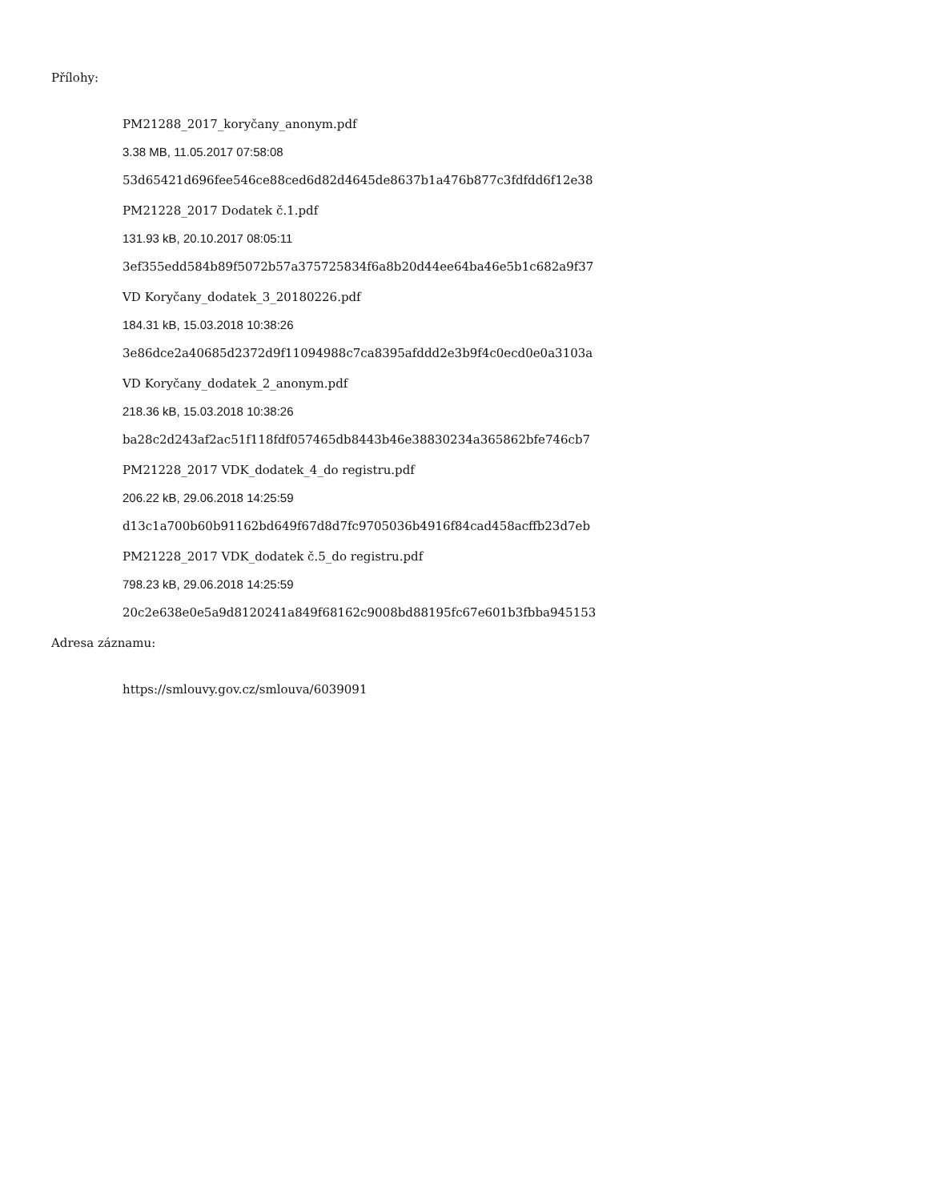Přílohy:
PM21288_2017_koryčany_anonym.pdf
3.38 MB, 11.05.2017 07:58:08
53d65421d696fee546ce88ced6d82d4645de8637b1a476b877c3fdfdd6f12e38
PM21228_2017 Dodatek č.1.pdf
131.93 kB, 20.10.2017 08:05:11
3ef355edd584b89f5072b57a375725834f6a8b20d44ee64ba46e5b1c682a9f37
VD Koryčany_dodatek_3_20180226.pdf
184.31 kB, 15.03.2018 10:38:26
3e86dce2a40685d2372d9f11094988c7ca8395afddd2e3b9f4c0ecd0e0a3103a
VD Koryčany_dodatek_2_anonym.pdf
218.36 kB, 15.03.2018 10:38:26
ba28c2d243af2ac51f118fdf057465db8443b46e38830234a365862bfe746cb7
PM21228_2017 VDK_dodatek_4_do registru.pdf
206.22 kB, 29.06.2018 14:25:59
d13c1a700b60b91162bd649f67d8d7fc9705036b4916f84cad458acffb23d7eb
PM21228_2017 VDK_dodatek č.5_do registru.pdf
798.23 kB, 29.06.2018 14:25:59
20c2e638e0e5a9d8120241a849f68162c9008bd88195fc67e601b3fbba945153
Adresa záznamu:
https://smlouvy.gov.cz/smlouva/6039091